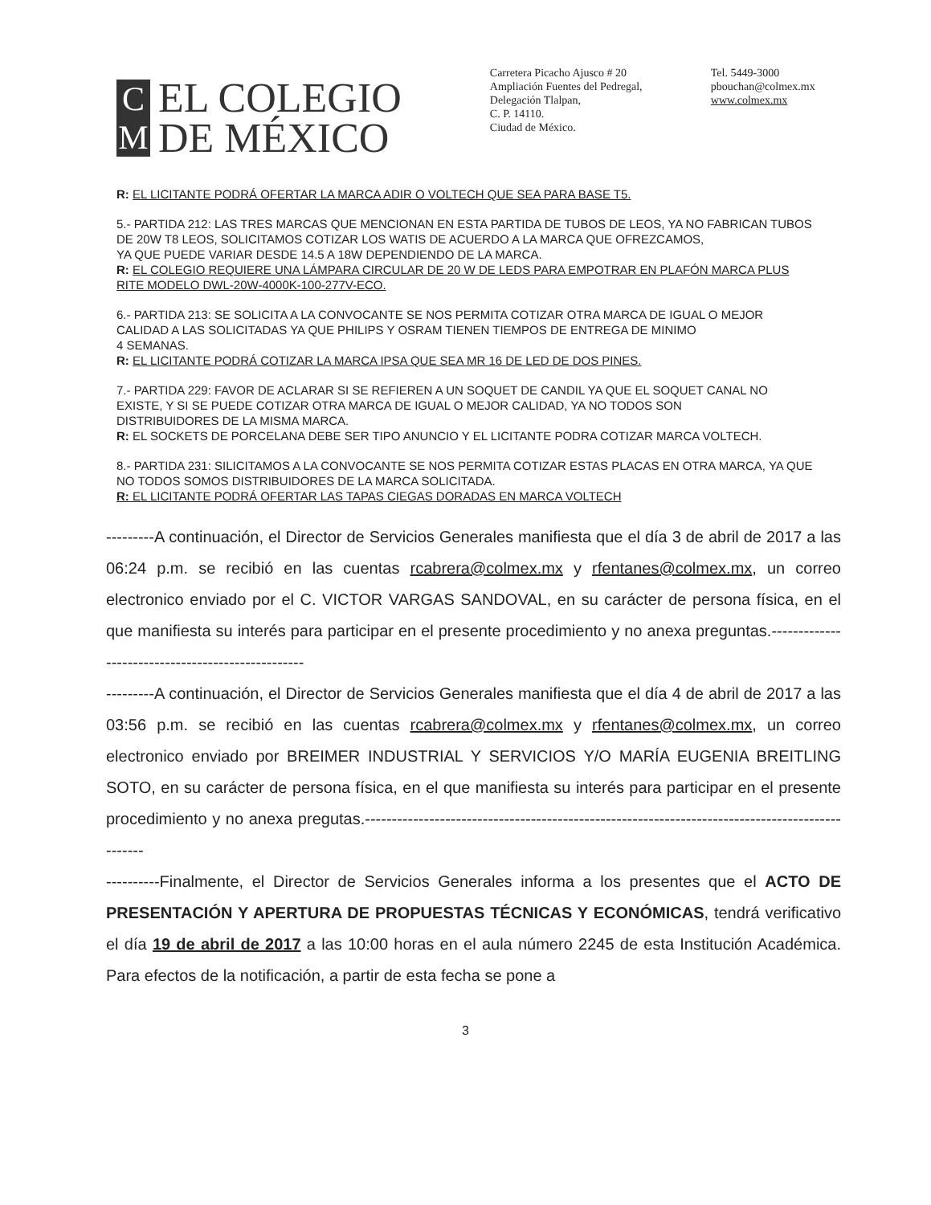C
M
EL COLEGIO
DE MÉXICO
Carretera Picacho Ajusco # 20
Ampliación Fuentes del Pedregal,
Delegación Tlalpan,
C. P. 14110.
Ciudad de México.
Tel. 5449-3000
pbouchan@colmex.mx
www.colmex.mx
R: EL LICITANTE PODRÁ OFERTAR LA MARCA ADIR O VOLTECH QUE SEA PARA BASE T5.
5.- PARTIDA 212: LAS TRES MARCAS QUE MENCIONAN EN ESTA PARTIDA DE TUBOS DE LEOS, YA NO FABRICAN TUBOS DE 20W T8 LEOS, SOLICITAMOS COTIZAR LOS WATIS DE ACUERDO A LA MARCA QUE OFREZCAMOS,
YA QUE PUEDE VARIAR DESDE 14.5 A 18W DEPENDIENDO DE LA MARCA.
R: EL COLEGIO REQUIERE UNA LÁMPARA CIRCULAR DE 20 W DE LEDS PARA EMPOTRAR EN PLAFÓN MARCA PLUS RITE MODELO DWL-20W-4000K-100-277V-ECO.
6.- PARTIDA 213: SE SOLICITA A LA CONVOCANTE SE NOS PERMITA COTIZAR OTRA MARCA DE IGUAL O MEJOR CALIDAD A LAS SOLICITADAS YA QUE PHILIPS Y OSRAM TIENEN TIEMPOS DE ENTREGA DE MINIMO
4 SEMANAS.
R: EL LICITANTE PODRÁ COTIZAR LA MARCA IPSA QUE SEA MR 16 DE LED DE DOS PINES.
7.- PARTIDA 229: FAVOR DE ACLARAR SI SE REFIEREN A UN SOQUET DE CANDIL YA QUE EL SOQUET CANAL NO EXISTE, Y SI SE PUEDE COTIZAR OTRA MARCA DE IGUAL O MEJOR CALIDAD, YA NO TODOS SON
DISTRIBUIDORES DE LA MISMA MARCA.
R: EL SOCKETS DE PORCELANA DEBE SER TIPO ANUNCIO Y EL LICITANTE PODRA COTIZAR MARCA VOLTECH.
8.- PARTIDA 231: SILICITAMOS A LA CONVOCANTE SE NOS PERMITA COTIZAR ESTAS PLACAS EN OTRA MARCA, YA QUE NO TODOS SOMOS DISTRIBUIDORES DE LA MARCA SOLICITADA.
R: EL LICITANTE PODRÁ OFERTAR LAS TAPAS CIEGAS DORADAS EN MARCA VOLTECH
---------A continuación, el Director de Servicios Generales manifiesta que el día 3 de abril de 2017 a las 06:24 p.m. se recibió en las cuentas rcabrera@colmex.mx y rfentanes@colmex.mx, un correo electronico enviado por el C. VICTOR VARGAS SANDOVAL, en su carácter de persona física, en el que manifiesta su interés para participar en el presente procedimiento y no anexa preguntas.--------------------------------------------------
---------A continuación, el Director de Servicios Generales manifiesta que el día 4 de abril de 2017 a las 03:56 p.m. se recibió en las cuentas rcabrera@colmex.mx y rfentanes@colmex.mx, un correo electronico enviado por BREIMER INDUSTRIAL Y SERVICIOS Y/O MARÍA EUGENIA BREITLING SOTO, en su carácter de persona física, en el que manifiesta su interés para participar en el presente procedimiento y no anexa pregutas.------------------------------------------------------------------------------------------------
----------Finalmente, el Director de Servicios Generales informa a los presentes que el ACTO DE PRESENTACIÓN Y APERTURA DE PROPUESTAS TÉCNICAS Y ECONÓMICAS, tendrá verificativo el día 19 de abril de 2017 a las 10:00 horas en el aula número 2245 de esta Institución Académica. Para efectos de la notificación, a partir de esta fecha se pone a
3